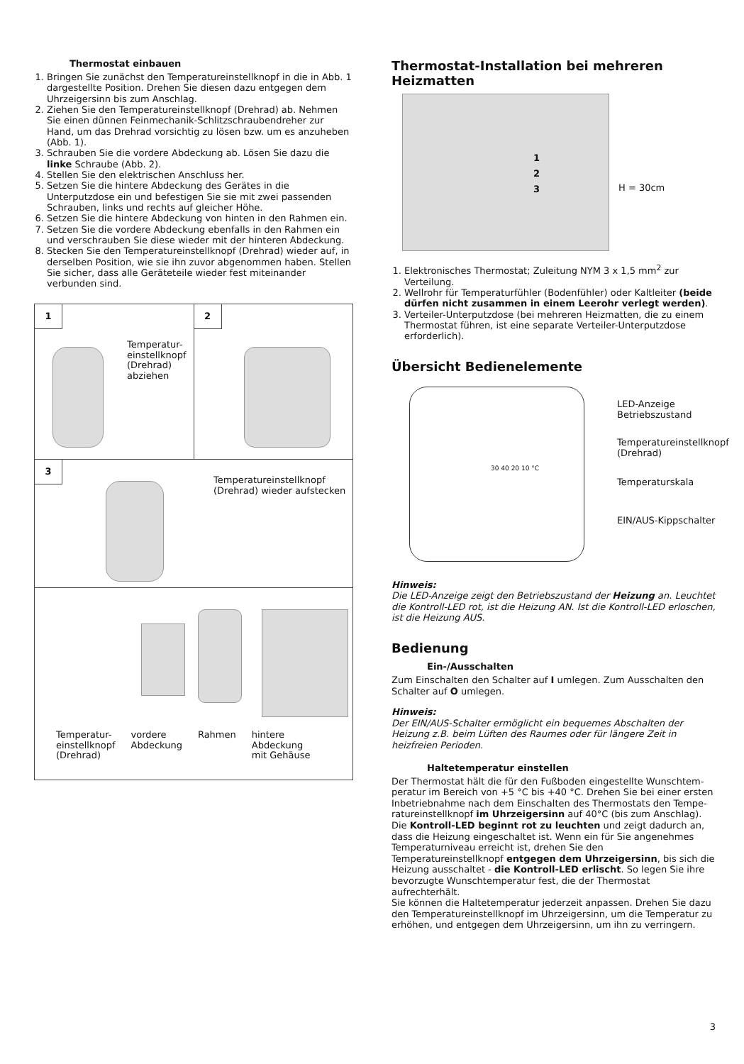Thermostat einbauen
1. Bringen Sie zunächst den Temperatureinstellknopf in die in Abb. 1 dargestellte Position. Drehen Sie diesen dazu entgegen dem Uhrzeigersinn bis zum Anschlag.
2. Ziehen Sie den Temperatureinstellknopf (Drehrad) ab. Nehmen Sie einen dünnen Feinmechanik-Schlitzschraubendreher zur Hand, um das Drehrad vorsichtig zu lösen bzw. um es anzuheben (Abb. 1).
3. Schrauben Sie die vordere Abdeckung ab. Lösen Sie dazu die linke Schraube (Abb. 2).
4. Stellen Sie den elektrischen Anschluss her.
5. Setzen Sie die hintere Abdeckung des Gerätes in die Unterputzdose ein und befestigen Sie sie mit zwei passenden Schrauben, links und rechts auf gleicher Höhe.
6. Setzen Sie die hintere Abdeckung von hinten in den Rahmen ein.
7. Setzen Sie die vordere Abdeckung ebenfalls in den Rahmen ein und verschrauben Sie diese wieder mit der hinteren Abdeckung.
8. Stecken Sie den Temperatureinstellknopf (Drehrad) wieder auf, in derselben Position, wie sie ihn zuvor abgenommen haben. Stellen Sie sicher, dass alle Geräteteile wieder fest miteinander verbunden sind.
1
Temperatur-
einstellknopf
(Drehrad)
abziehen
2
3
Temperatureinstellknopf
(Drehrad) wieder aufstecken
Temperatur-
einstellknopf
(Drehrad)
vordere
Abdeckung
Rahmen hintere
Abdeckung
mit Gehäuse
Thermostat-Installation bei mehreren Heizmatten
1
2
3
H = 30cm
1. Elektronisches Thermostat; Zuleitung NYM 3 x 1,5 mm<sup>2</sup> zur Verteilung.
2. Wellrohr für Temperaturfühler (Bodenfühler) oder Kaltleiter (beide dürfen nicht zusammen in einem Leerohr verlegt werden).
3. Verteiler-Unterputzdose (bei mehreren Heizmatten, die zu einem Thermostat führen, ist eine separate Verteiler-Unterputzdose erforderlich).
Übersicht Bedienelemente
30 40 20 10 °C
LED-Anzeige
Betriebszustand
Temperatureinstellknopf
(Drehrad)
Temperaturskala
EIN/AUS-Kippschalter
Hinweis:
Die LED-Anzeige zeigt den Betriebszustand der Heizung an. Leuchtet die Kontroll-LED rot, ist die Heizung AN. Ist die Kontroll-LED erloschen, ist die Heizung AUS.
Bedienung
Ein-/Ausschalten
Zum Einschalten den Schalter auf I umlegen. Zum Ausschalten den Schalter auf O umlegen.
Hinweis:
Der EIN/AUS-Schalter ermöglicht ein bequemes Abschalten der Heizung z.B. beim Lüften des Raumes oder für längere Zeit in heizfreien Perioden.
Haltetemperatur einstellen
Der Thermostat hält die für den Fußboden eingestellte Wunschtem­peratur im Bereich von +5 °C bis +40 °C. Drehen Sie bei einer ersten Inbetriebnahme nach dem Einschalten des Thermostats den Tempe­ratureinstellknopf im Uhrzeigersinn auf 40°C (bis zum Anschlag). Die Kontroll-LED beginnt rot zu leuchten und zeigt dadurch an, dass die Heizung eingeschaltet ist. Wenn ein für Sie angenehmes Temperatur­niveau erreicht ist, drehen Sie den Temperatureinstellknopf entgegen dem Uhrzeigersinn, bis sich die Heizung ausschaltet - die Kontroll-LED erlischt. So legen Sie ihre bevorzugte Wunschtemperatur fest, die der Thermostat aufrechterhält.
Sie können die Haltetemperatur jederzeit anpassen. Drehen Sie dazu den Temperatureinstellknopf im Uhrzeigersinn, um die Temperatur zu erhöhen, und entgegen dem Uhrzeigersinn, um ihn zu verringern.
3